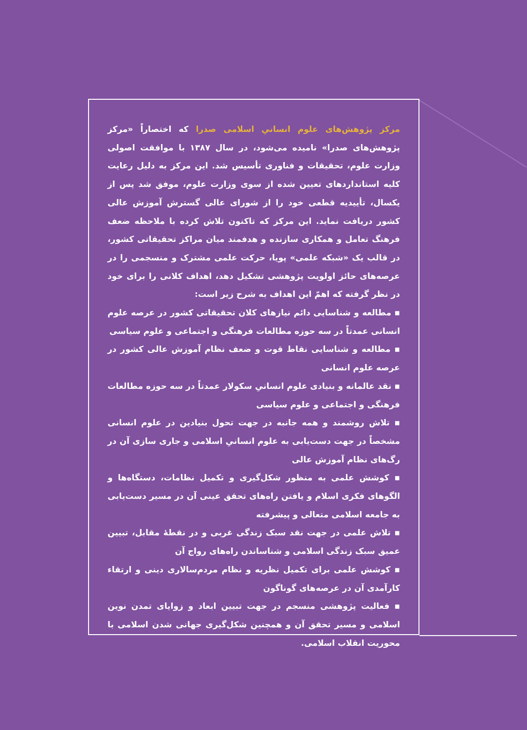مرکز پژوهش‌های علوم انسانیِ اسلامی صدرا که اختصاراً «مرکز پژوهش‌های صدرا» نامیده می‌شود، در سال ۱۳۸۷ با موافقت اصولی وزارت علوم، تحقیقات و فناوری تأسیس شد. این مرکز به دلیل رعایت کلیه استانداردهای تعیین شده از سوی وزارت علوم، موفق شد پس از یکسال، تأییدیه قطعی خود را از شورای عالی گسترش آموزش عالی کشور دریافت نماید. این مرکز که تاکنون تلاش کرده با ملاحظه ضعف فرهنگ تعامل و همکاری سازنده و هدفمند میان مراکز تحقیقاتی کشور، در قالب یک «شبکه علمی» پویا، حرکت علمی مشترک و منسجمی را در عرصه‌های حائز اولویت پژوهشی تشکیل دهد، اهداف کلانی را برای خود در نظر گرفته که اهمّ این اهداف به شرح زیر است:
▪ مطالعه و شناسایی دائم نیازهای کلان تحقیقاتی کشور در عرصه علوم انسانی عمدتاً در سه حوزه مطالعات فرهنگی و اجتماعی و علوم سیاسی
▪ مطالعه و شناسایی نقاط قوت و ضعف نظام آموزش عالی کشور در عرصه علوم انسانی
▪ نقد عالمانه و بنیادی علوم انسانیِ سکولار عمدتاً در سه حوزه مطالعات فرهنگی و اجتماعی و علوم سیاسی
▪ تلاش روشمند و همه جانبه در جهت تحول بنیادین در علوم انسانی مشخصاً در جهت دست‌یابی به علوم انسانیِ اسلامی و جاری سازی آن در رگ‌های نظام آموزش عالی
▪ کوشش علمی به منظور شکل‌گیری و تکمیل نظامات، دستگاه‌ها و الگوهای فکری اسلام و یافتن راه‌های تحقق عینی آن در مسیر دست‌یابی به جامعه اسلامی متعالی و پیشرفته
▪ تلاش علمی در جهت نقد سبک زندگی غربی و در نقطهٔ مقابل، تبیین عمیق سبک زندگی اسلامی و شناساندن راه‌های رواج آن
▪ کوشش علمی برای تکمیل نظریه و نظام مردم‌سالاری دینی و ارتقاء کارآمدی آن در عرصه‌های گوناگون
▪ فعالیت پژوهشی منسجم در جهت تبیین ابعاد و زوایای تمدن نوین اسلامی و مسیر تحقق آن و همچنین شکل‌گیری جهانی شدن اسلامی با محوریت انقلاب اسلامی.